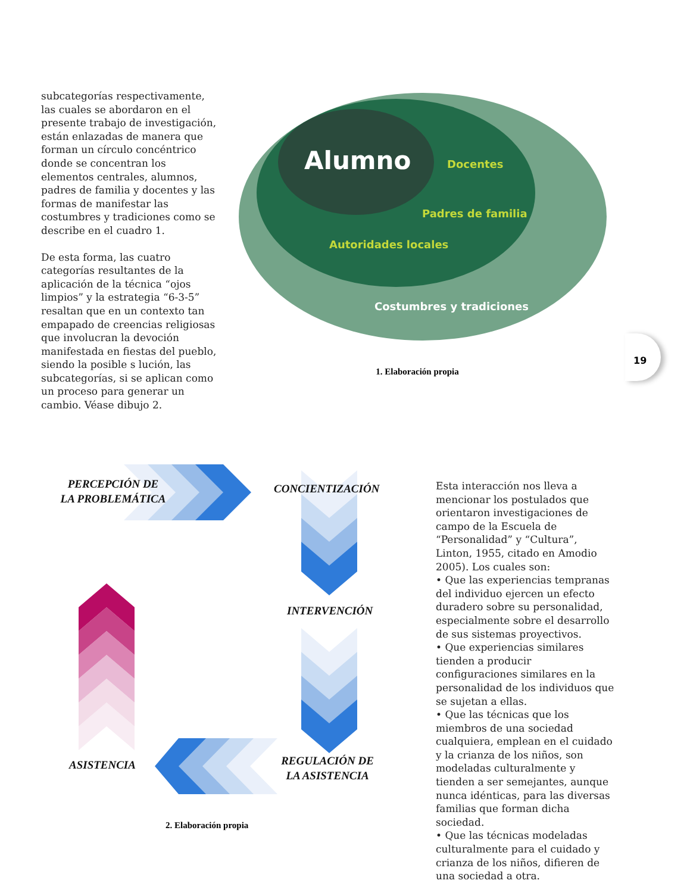subcategorías respectivamente, las cuales se abordaron en el presente trabajo de investigación, están enlazadas de manera que forman un círculo concéntrico donde se concentran los elementos centrales, alumnos, padres de familia y docentes y las formas de manifestar las costumbres y tradiciones como se describe en el cuadro 1.
De esta forma, las cuatro categorías resultantes de la aplicación de la técnica “ojos limpios” y la estrategia “6-3-5” resaltan que en un contexto tan empapado de creencias religiosas que involucran la devoción manifestada en fiestas del pueblo, siendo la posible s lución, las subcategorías, si se aplican como un proceso para generar un cambio. Véase dibujo 2.
Alumno Docentes
Padres de familia
Autoridades locales
Costumbres y tradiciones
1. Elaboración propia
19
PERCEPCIÓN DE LA PROBLEMÁTICA
CONCIENTIZACIÓN
INTERVENCIÓN
ASISTENCIA
REGULACIÓN DE LA ASISTENCIA
2. Elaboración propia
Esta interacción nos lleva a mencionar los postulados que orientaron investigaciones de campo de la Escuela de “Personalidad” y “Cultura”, Linton, 1955, citado en Amodio 2005). Los cuales son:
• Que las experiencias tempranas del individuo ejercen un efecto duradero sobre su personalidad, especialmente sobre el desarrollo de sus sistemas proyectivos.
• Que experiencias similares tienden a producir configuraciones similares en la personalidad de los individuos que se sujetan a ellas.
• Que las técnicas que los miembros de una sociedad cualquiera, emplean en el cuidado y la crianza de los niños, son modeladas culturalmente y tienden a ser semejantes, aunque nunca idénticas, para las diversas familias que forman dicha sociedad.
• Que las técnicas modeladas culturalmente para el cuidado y crianza de los niños, difieren de una sociedad a otra.